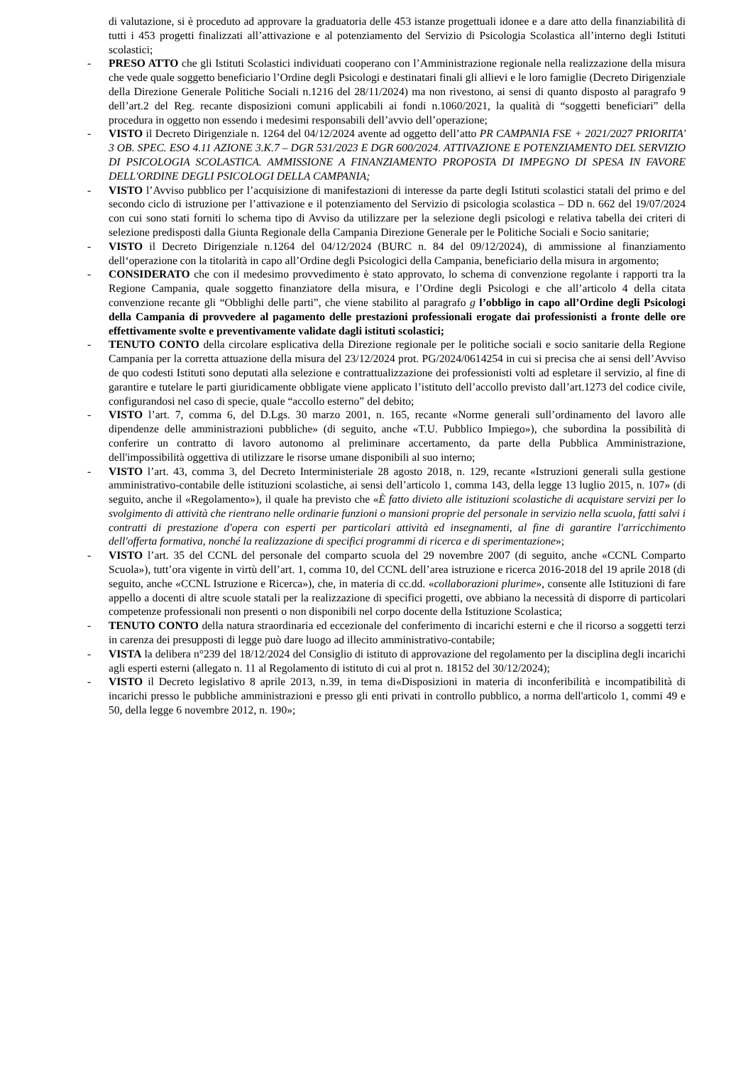di valutazione, si è proceduto ad approvare la graduatoria delle 453 istanze progettuali idonee e a dare atto della finanziabilità di tutti i 453 progetti finalizzati all’attivazione e al potenziamento del Servizio di Psicologia Scolastica all’interno degli Istituti scolastici;
- PRESO ATTO che gli Istituti Scolastici individuati cooperano con l’Amministrazione regionale nella realizzazione della misura che vede quale soggetto beneficiario l’Ordine degli Psicologi e destinatari finali gli allievi e le loro famiglie (Decreto Dirigenziale della Direzione Generale Politiche Sociali n.1216 del 28/11/2024) ma non rivestono, ai sensi di quanto disposto al paragrafo 9 dell’art.2 del Reg. recante disposizioni comuni applicabili ai fondi n.1060/2021, la qualità di “soggetti beneficiari” della procedura in oggetto non essendo i medesimi responsabili dell’avvio dell’operazione;
- VISTO il Decreto Dirigenziale n. 1264 del 04/12/2024 avente ad oggetto dell’atto PR CAMPANIA FSE + 2021/2027 PRIORITA' 3 OB. SPEC. ESO 4.11 AZIONE 3.K.7 – DGR 531/2023 E DGR 600/2024. ATTIVAZIONE E POTENZIAMENTO DEL SERVIZIO DI PSICOLOGIA SCOLASTICA. AMMISSIONE A FINANZIAMENTO PROPOSTA DI IMPEGNO DI SPESA IN FAVORE DELL'ORDINE DEGLI PSICOLOGI DELLA CAMPANIA;
- VISTO l’Avviso pubblico per l’acquisizione di manifestazioni di interesse da parte degli Istituti scolastici statali del primo e del secondo ciclo di istruzione per l’attivazione e il potenziamento del Servizio di psicologia scolastica – DD n. 662 del 19/07/2024 con cui sono stati forniti lo schema tipo di Avviso da utilizzare per la selezione degli psicologi e relativa tabella dei criteri di selezione predisposti dalla Giunta Regionale della Campania Direzione Generale per le Politiche Sociali e Socio sanitarie;
- VISTO il Decreto Dirigenziale n.1264 del 04/12/2024 (BURC n. 84 del 09/12/2024), di ammissione al finanziamento dell‘operazione con la titolarità in capo all’Ordine degli Psicologici della Campania, beneficiario della misura in argomento;
- CONSIDERATO che con il medesimo provvedimento è stato approvato, lo schema di convenzione regolante i rapporti tra la Regione Campania, quale soggetto finanziatore della misura, e l’Ordine degli Psicologi e che all’articolo 4 della citata convenzione recante gli “Obblighi delle parti”, che viene stabilito al paragrafo g l’obbligo in capo all’Ordine degli Psicologi della Campania di provvedere al pagamento delle prestazioni professionali erogate dai professionisti a fronte delle ore effettivamente svolte e preventivamente validate dagli istituti scolastici;
- TENUTO CONTO della circolare esplicativa della Direzione regionale per le politiche sociali e socio sanitarie della Regione Campania per la corretta attuazione della misura del 23/12/2024 prot. PG/2024/0614254 in cui si precisa che ai sensi dell’Avviso de quo codesti Istituti sono deputati alla selezione e contrattualizzazione dei professionisti volti ad espletare il servizio, al fine di garantire e tutelare le parti giuridicamente obbligate viene applicato l’istituto dell’accollo previsto dall’art.1273 del codice civile, configurandosi nel caso di specie, quale “accollo esterno” del debito;
- VISTO l’art. 7, comma 6, del D.Lgs. 30 marzo 2001, n. 165, recante «Norme generali sull’ordinamento del lavoro alle dipendenze delle amministrazioni pubbliche» (di seguito, anche «T.U. Pubblico Impiego»), che subordina la possibilità di conferire un contratto di lavoro autonomo al preliminare accertamento, da parte della Pubblica Amministrazione, dell'impossibilità oggettiva di utilizzare le risorse umane disponibili al suo interno;
- VISTO l’art. 43, comma 3, del Decreto Interministeriale 28 agosto 2018, n. 129, recante «Istruzioni generali sulla gestione amministrativo-contabile delle istituzioni scolastiche, ai sensi dell’articolo 1, comma 143, della legge 13 luglio 2015, n. 107» (di seguito, anche il «Regolamento»), il quale ha previsto che «È fatto divieto alle istituzioni scolastiche di acquistare servizi per lo svolgimento di attività che rientrano nelle ordinarie funzioni o mansioni proprie del personale in servizio nella scuola, fatti salvi i contratti di prestazione d'opera con esperti per particolari attività ed insegnamenti, al fine di garantire l'arricchimento dell'offerta formativa, nonché la realizzazione di specifici programmi di ricerca e di sperimentazione»;
- VISTO l’art. 35 del CCNL del personale del comparto scuola del 29 novembre 2007 (di seguito, anche «CCNL Comparto Scuola»), tutt’ora vigente in virtù dell’art. 1, comma 10, del CCNL dell’area istruzione e ricerca 2016-2018 del 19 aprile 2018 (di seguito, anche «CCNL Istruzione e Ricerca»), che, in materia di cc.dd. «collaborazioni plurime», consente alle Istituzioni di fare appello a docenti di altre scuole statali per la realizzazione di specifici progetti, ove abbiano la necessità di disporre di particolari competenze professionali non presenti o non disponibili nel corpo docente della Istituzione Scolastica;
- TENUTO CONTO della natura straordinaria ed eccezionale del conferimento di incarichi esterni e che il ricorso a soggetti terzi in carenza dei presupposti di legge può dare luogo ad illecito amministrativo-contabile;
- VISTA la delibera n°239 del 18/12/2024 del Consiglio di istituto di approvazione del regolamento per la disciplina degli incarichi agli esperti esterni (allegato n. 11 al Regolamento di istituto di cui al prot n. 18152 del 30/12/2024);
- VISTO il Decreto legislativo 8 aprile 2013, n.39, in tema di«Disposizioni in materia di inconferibilità e incompatibilità di incarichi presso le pubbliche amministrazioni e presso gli enti privati in controllo pubblico, a norma dell'articolo 1, commi 49 e 50, della legge 6 novembre 2012, n. 190»;